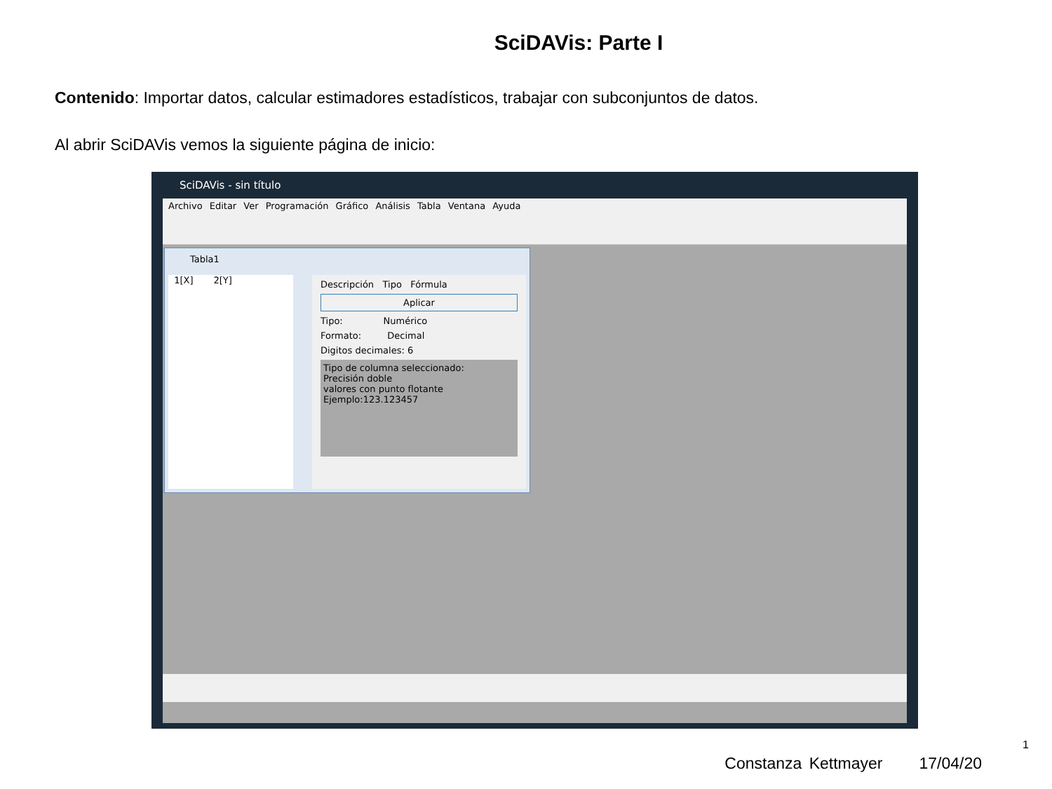SciDAVis: Parte I
Contenido: Importar datos, calcular estimadores estadísticos, trabajar con subconjuntos de datos.
Al abrir SciDAVis vemos la siguiente página de inicio:
SciDAVis - sin título
Archivo Editar Ver Programación Gráfico Análisis Tabla Ventana Ayuda
Tabla1
1[X] 2[Y]
Descripción Tipo Fórmula
Aplicar
Tipo: Numérico
Formato: Decimal
Digitos decimales: 6
Tipo de columna seleccionado:
Precisión doble
valores con punto flotante
Ejemplo:123.123457
1
Constanza Kettmayer 17/04/20